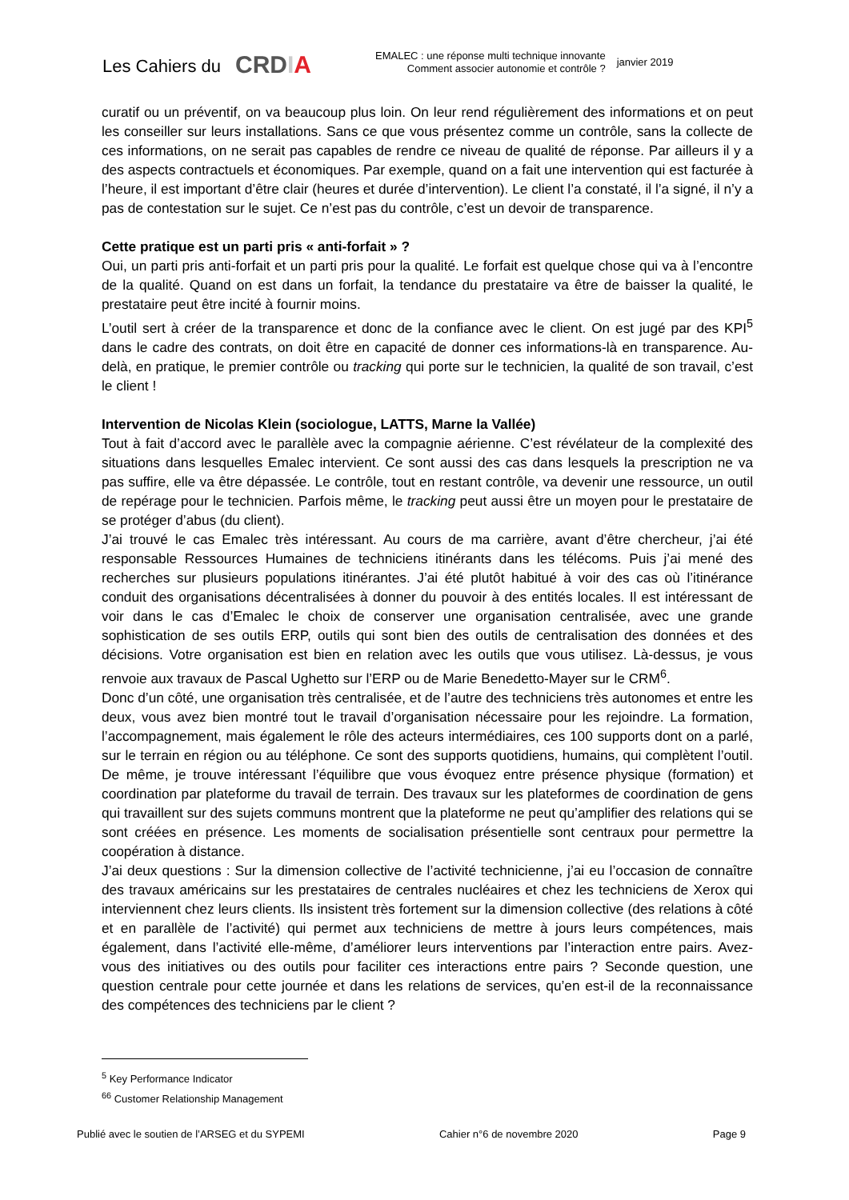Les Cahiers du
CRDIA
EMALEC : une réponse multi technique innovante
Comment associer autonomie et contrôle ?
janvier 2019
curatif ou un préventif, on va beaucoup plus loin. On leur rend régulièrement des informations et on peut les conseiller sur leurs installations. Sans ce que vous présentez comme un contrôle, sans la collecte de ces informations, on ne serait pas capables de rendre ce niveau de qualité de réponse. Par ailleurs il y a des aspects contractuels et économiques. Par exemple, quand on a fait une intervention qui est facturée à l’heure, il est important d’être clair (heures et durée d’intervention). Le client l’a constaté, il l’a signé, il n’y a pas de contestation sur le sujet. Ce n’est pas du contrôle, c’est un devoir de transparence.
Cette pratique est un parti pris « anti-forfait » ?
Oui, un parti pris anti-forfait et un parti pris pour la qualité. Le forfait est quelque chose qui va à l’encontre de la qualité. Quand on est dans un forfait, la tendance du prestataire va être de baisser la qualité, le prestataire peut être incité à fournir moins.
L’outil sert à créer de la transparence et donc de la confiance avec le client. On est jugé par des KPI<sup>5</sup> dans le cadre des contrats, on doit être en capacité de donner ces informations-là en transparence. Au-delà, en pratique, le premier contrôle ou tracking qui porte sur le technicien, la qualité de son travail, c’est le client !
Intervention de Nicolas Klein (sociologue, LATTS, Marne la Vallée)
Tout à fait d’accord avec le parallèle avec la compagnie aérienne. C’est révélateur de la complexité des situations dans lesquelles Emalec intervient. Ce sont aussi des cas dans lesquels la prescription ne va pas suffire, elle va être dépassée. Le contrôle, tout en restant contrôle, va devenir une ressource, un outil de repérage pour le technicien. Parfois même, le tracking peut aussi être un moyen pour le prestataire de se protéger d’abus (du client).
J’ai trouvé le cas Emalec très intéressant. Au cours de ma carrière, avant d’être chercheur, j’ai été responsable Ressources Humaines de techniciens itinérants dans les télécoms. Puis j’ai mené des recherches sur plusieurs populations itinérantes. J’ai été plutôt habitué à voir des cas où l’itinérance conduit des organisations décentralisées à donner du pouvoir à des entités locales. Il est intéressant de voir dans le cas d’Emalec le choix de conserver une organisation centralisée, avec une grande sophistication de ses outils ERP, outils qui sont bien des outils de centralisation des données et des décisions. Votre organisation est bien en relation avec les outils que vous utilisez. Là-dessus, je vous renvoie aux travaux de Pascal Ughetto sur l’ERP ou de Marie Benedetto-Mayer sur le CRM<sup>6</sup>.
Donc d’un côté, une organisation très centralisée, et de l’autre des techniciens très autonomes et entre les deux, vous avez bien montré tout le travail d’organisation nécessaire pour les rejoindre. La formation, l’accompagnement, mais également le rôle des acteurs intermédiaires, ces 100 supports dont on a parlé, sur le terrain en région ou au téléphone. Ce sont des supports quotidiens, humains, qui complètent l’outil. De même, je trouve intéressant l’équilibre que vous évoquez entre présence physique (formation) et coordination par plateforme du travail de terrain. Des travaux sur les plateformes de coordination de gens qui travaillent sur des sujets communs montrent que la plateforme ne peut qu’amplifier des relations qui se sont créées en présence. Les moments de socialisation présentielle sont centraux pour permettre la coopération à distance.
J’ai deux questions : Sur la dimension collective de l’activité technicienne, j’ai eu l’occasion de connaître des travaux américains sur les prestataires de centrales nucléaires et chez les techniciens de Xerox qui interviennent chez leurs clients. Ils insistent très fortement sur la dimension collective (des relations à côté et en parallèle de l’activité) qui permet aux techniciens de mettre à jours leurs compétences, mais également, dans l’activité elle-même, d’améliorer leurs interventions par l’interaction entre pairs. Avez-vous des initiatives ou des outils pour faciliter ces interactions entre pairs ? Seconde question, une question centrale pour cette journée et dans les relations de services, qu’en est-il de la reconnaissance des compétences des techniciens par le client ?
<sup>5</sup> Key Performance Indicator
<sup>66</sup> Customer Relationship Management
Publié avec le soutien de l’ARSEG et du SYPEMI Cahier n°6 de novembre 2020 Page 9